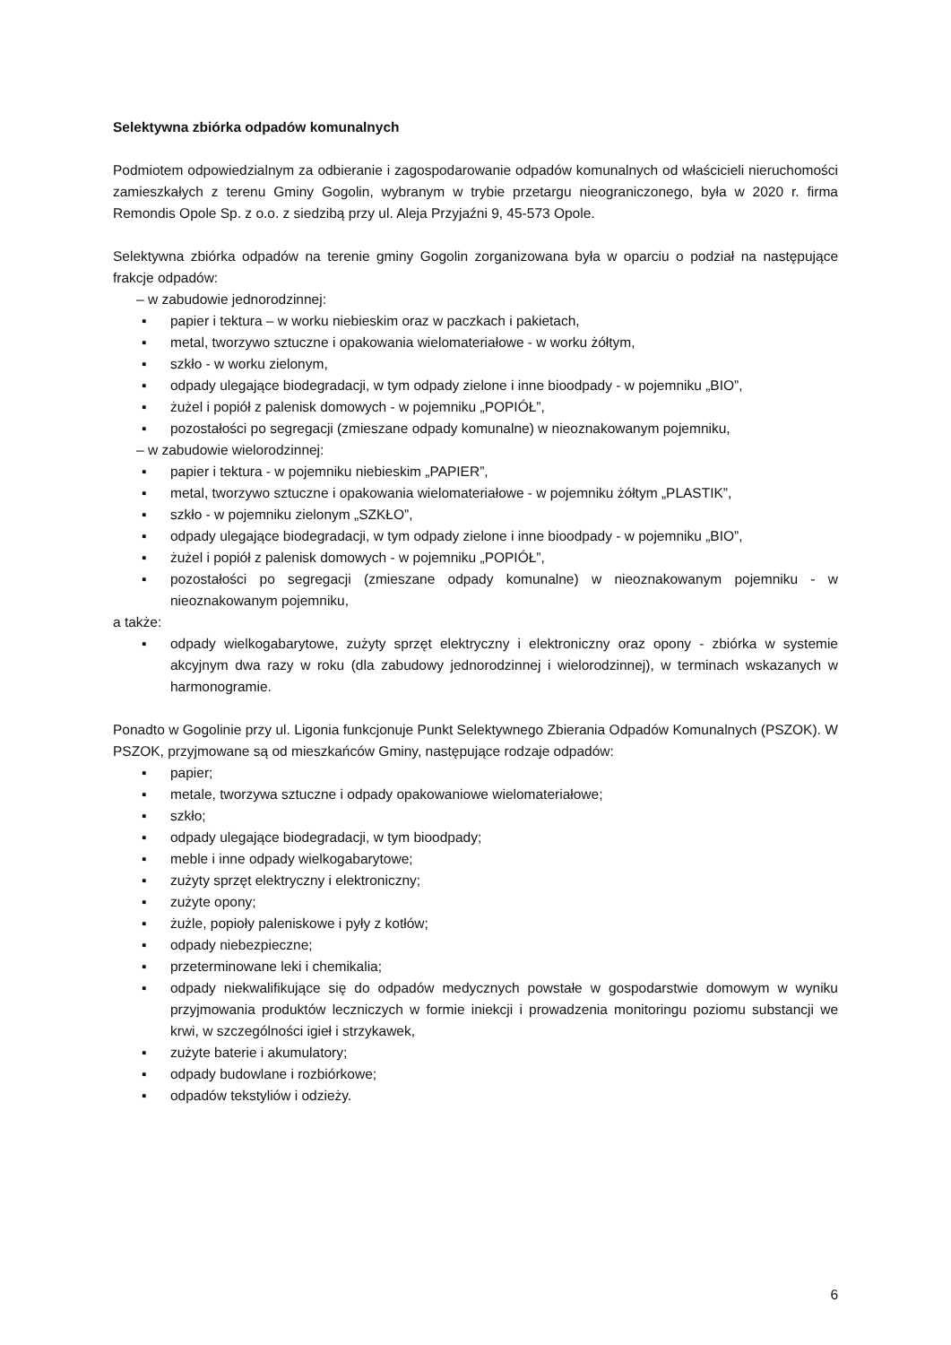Selektywna zbiórka odpadów komunalnych
Podmiotem odpowiedzialnym za odbieranie i zagospodarowanie odpadów komunalnych od właścicieli nieruchomości zamieszkałych z terenu Gminy Gogolin, wybranym w trybie przetargu nieograniczonego, była w 2020 r. firma Remondis Opole Sp. z o.o. z siedzibą przy ul. Aleja Przyjaźni 9, 45-573 Opole.
Selektywna zbiórka odpadów na terenie gminy Gogolin zorganizowana była w oparciu o podział na następujące frakcje odpadów:
– w zabudowie jednorodzinnej:
▪ papier i tektura – w worku niebieskim oraz w paczkach i pakietach,
▪ metal, tworzywo sztuczne i opakowania wielomateriałowe - w worku żółtym,
▪ szkło - w worku zielonym,
▪ odpady ulegające biodegradacji, w tym odpady zielone i inne bioodpady - w pojemniku „BIO”,
▪ żużel i popiół z palenisk domowych - w pojemniku „POPIÓŁ”,
▪ pozostałości po segregacji (zmieszane odpady komunalne) w nieoznakowanym pojemniku,
– w zabudowie wielorodzinnej:
▪ papier i tektura - w pojemniku niebieskim „PAPIER”,
▪ metal, tworzywo sztuczne i opakowania wielomateriałowe - w pojemniku żółtym „PLASTIK”,
▪ szkło - w pojemniku zielonym „SZKŁO”,
▪ odpady ulegające biodegradacji, w tym odpady zielone i inne bioodpady - w pojemniku „BIO”,
▪ żużel i popiół z palenisk domowych - w pojemniku „POPIÓŁ”,
▪ pozostałości po segregacji (zmieszane odpady komunalne) w nieoznakowanym pojemniku - w nieoznakowanym pojemniku,
a także:
▪ odpady wielkogabarytowe, zużyty sprzęt elektryczny i elektroniczny oraz opony - zbiórka w systemie akcyjnym dwa razy w roku (dla zabudowy jednorodzinnej i wielorodzinnej), w terminach wskazanych w harmonogramie.
Ponadto w Gogolinie przy ul. Ligonia funkcjonuje Punkt Selektywnego Zbierania Odpadów Komunalnych (PSZOK). W PSZOK, przyjmowane są od mieszkańców Gminy, następujące rodzaje odpadów:
▪ papier;
▪ metale, tworzywa sztuczne i odpady opakowaniowe wielomateriałowe;
▪ szkło;
▪ odpady ulegające biodegradacji, w tym bioodpady;
▪ meble i inne odpady wielkogabarytowe;
▪ zużyty sprzęt elektryczny i elektroniczny;
▪ zużyte opony;
▪ żużle, popioły paleniskowe i pyły z kotłów;
▪ odpady niebezpieczne;
▪ przeterminowane leki i chemikalia;
▪ odpady niekwalifikujące się do odpadów medycznych powstałe w gospodarstwie domowym w wyniku przyjmowania produktów leczniczych w formie iniekcji i prowadzenia monitoringu poziomu substancji we krwi, w szczególności igieł i strzykawek,
▪ zużyte baterie i akumulatory;
▪ odpady budowlane i rozbiórkowe;
▪ odpadów tekstyliów i odzieży.
6